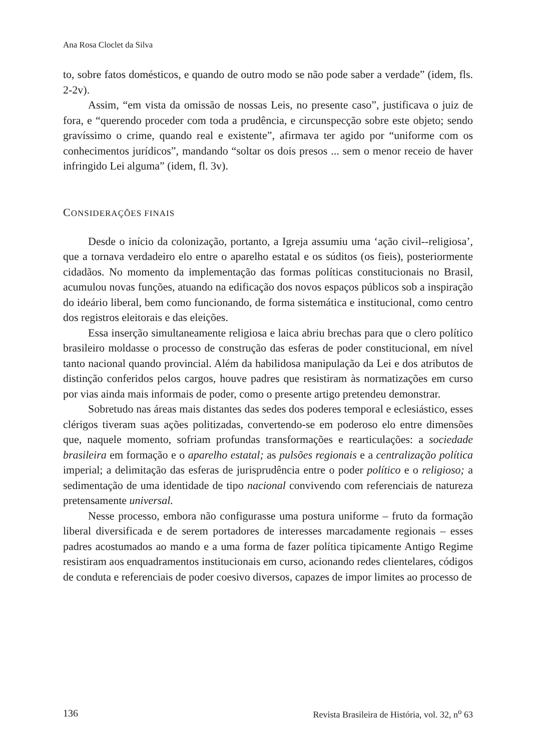Ana Rosa Cloclet da Silva
to, sobre fatos domésticos, e quando de outro modo se não pode saber a verdade” (idem, fls. 2-2v).
Assim, “em vista da omissão de nossas Leis, no presente caso”, justificava o juiz de fora, e “querendo proceder com toda a prudência, e circunspecção sobre este objeto; sendo gravíssimo o crime, quando real e existente”, afirmava ter agido por “uniforme com os conhecimentos jurídicos”, mandando “soltar os dois presos ... sem o menor receio de haver infringido Lei alguma” (idem, fl. 3v).
CONSIDERAÇÕES FINAIS
Desde o início da colonização, portanto, a Igreja assumiu uma ‘ação civil--religiosa’, que a tornava verdadeiro elo entre o aparelho estatal e os súditos (os fieis), posteriormente cidadãos. No momento da implementação das formas políticas constitucionais no Brasil, acumulou novas funções, atuando na edificação dos novos espaços públicos sob a inspiração do ideário liberal, bem como funcionando, de forma sistemática e institucional, como centro dos registros eleitorais e das eleições.
Essa inserção simultaneamente religiosa e laica abriu brechas para que o clero político brasileiro moldasse o processo de construção das esferas de poder constitucional, em nível tanto nacional quando provincial. Além da habilidosa manipulação da Lei e dos atributos de distinção conferidos pelos cargos, houve padres que resistiram às normatizações em curso por vias ainda mais informais de poder, como o presente artigo pretendeu demonstrar.
Sobretudo nas áreas mais distantes das sedes dos poderes temporal e eclesiástico, esses clérigos tiveram suas ações politizadas, convertendo-se em poderoso elo entre dimensões que, naquele momento, sofriam profundas transformações e rearticulações: a sociedade brasileira em formação e o aparelho estatal; as pulsões regionais e a centralização política imperial; a delimitação das esferas de jurisprudência entre o poder político e o religioso; a sedimentação de uma identidade de tipo nacional convivendo com referenciais de natureza pretensamente universal.
Nesse processo, embora não configurasse uma postura uniforme – fruto da formação liberal diversificada e de serem portadores de interesses marcadamente regionais – esses padres acostumados ao mando e a uma forma de fazer política tipicamente Antigo Regime resistiram aos enquadramentos institucionais em curso, acionando redes clientelares, códigos de conduta e referenciais de poder coesivo diversos, capazes de impor limites ao processo de
136 Revista Brasileira de História, vol. 32, n<sup>o</sup> 63